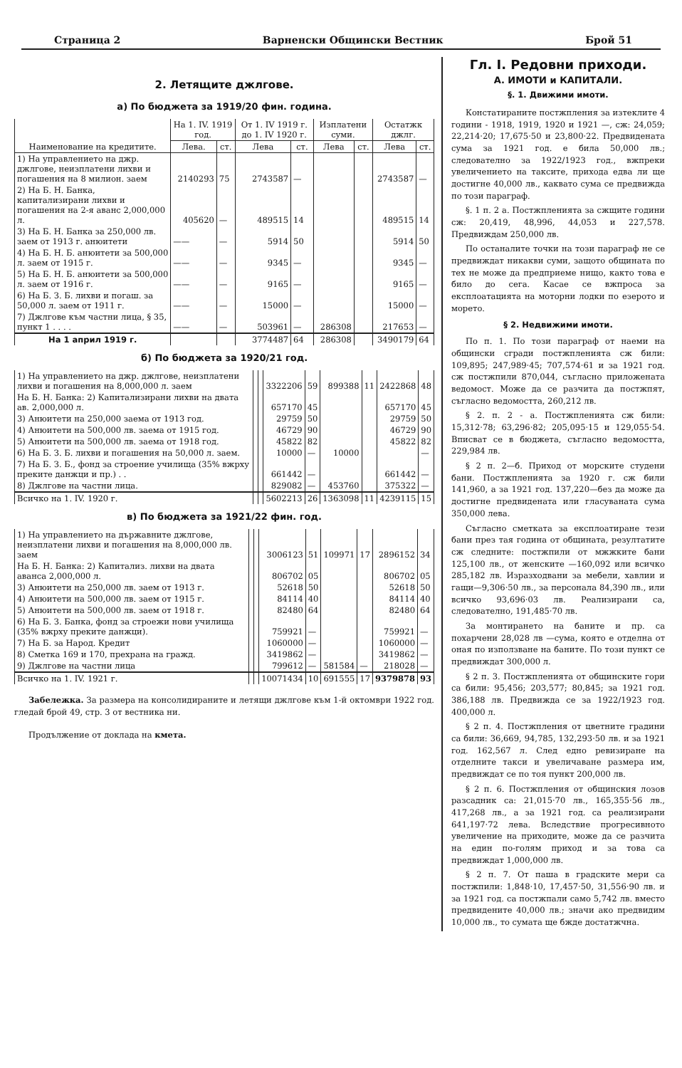Страница 2 Варненски Общински Вестник Брой 51
2. Летящите джлгове.
а) По бюджета за 1919/20 фин. година.
| Наименование на кредитите. | На 1. IV. 1919 год. | | От 1. IV 1919 г. до 1. IV 1920 г. | | Изплатени суми. | | Остатжк джлг. | |
| --- | --- | --- | --- | --- | --- | --- | --- | --- |
| | Лева. | ст. | Лева | ст. | Лева | ст. | Лева | ст. |
| 1) На управлението на джр. джлгове, неизплатени лихви и погашения на 8 милион. заем | 2140293 | 75 | 2743587 | — | | | 2743587 | — |
| 2) На Б. Н. Банка, капитализирани лихви и погашения на 2-я аванс 2,000,000 л. | 405620 | — | 489515 | 14 | | | 489515 | 14 |
| 3) На Б. Н. Банка за 250,000 лв. заем от 1913 г. анюитети | —— | — | 5914 | 50 | | | 5914 | 50 |
| 4) На Б. Н. Б. анюитети за 500,000 л. заем от 1915 г. | —— | — | 9345 | — | | | 9345 | — |
| 5) На Б. Н. Б. анюитети за 500,000 л. заем от 1916 г. | —— | — | 9165 | — | | | 9165 | — |
| 6) На Б. З. Б. лихви и погаш. за 50,000 л. заем от 1911 г. | —— | — | 15000 | — | | | 15000 | — |
| 7) Джлгове към частни лица, § 35, пункт 1 . . . . | —— | — | 503961 | — | 286308 | | 217653 | — |
| На 1 април 1919 г. | | | 3774487 | 64 | 286308 | | 3490179 | 64 |
б) По бюджета за 1920/21 год.
| 1) На управлението на джр. джлгове, неизплатени лихви и погашения на 8,000,000 л. заем | | | 3322206 | 59 | 899388 | 11 | 2422868 | 48 |
| На Б. Н. Банка: 2) Капитализирани лихви на двата ав. 2,000,000 л. | | | 657170 | 45 | | | 657170 | 45 |
| 3) Анюитети на 250,000 заема от 1913 год. | | | 29759 | 50 | | | 29759 | 50 |
| 4) Анюитети на 500,000 лв. заема от 1915 год. | | | 46729 | 90 | | | 46729 | 90 |
| 5) Анюитети на 500,000 лв. заема от 1918 год. | | | 45822 | 82 | | | 45822 | 82 |
| 6) На Б. З. Б. лихви и погашения на 50,000 л. заем. | | | 10000 | — | 10000 | | | — |
| 7) На Б. З. Б., фонд за строение училища (35% вжрху преките данжци и пр.) . . | | | 661442 | — | | | 661442 | — |
| 8) Джлгове на частни лица. | | | 829082 | — | 453760 | | 375322 | — |
| Всичко на 1. IV. 1920 г. | | | 5602213 | 26 | 1363098 | 11 | 4239115 | 15 |
в) По бюджета за 1921/22 фин. год.
| 1) На управлението на държавните джлгове, неизплатени лихви и погашения на 8,000,000 лв. заем | | | 3006123 | 51 | 109971 | 17 | 2896152 | 34 |
| На Б. Н. Банка: 2) Капитализ. лихви на двата аванса 2,000,000 л. | | | 806702 | 05 | | | 806702 | 05 |
| 3) Анюитети на 250,000 лв. заем от 1913 г. | | | 52618 | 50 | | | 52618 | 50 |
| 4) Анюитети на 500,000 лв. заем от 1915 г. | | | 84114 | 40 | | | 84114 | 40 |
| 5) Анюитети на 500,000 лв. заем от 1918 г. | | | 82480 | 64 | | | 82480 | 64 |
| 6) На Б. З. Банка, фонд за строежи нови училища (35% вжрху преките данжци). | | | 759921 | — | | | 759921 | — |
| 7) На Б. за Народ. Кредит | | | 1060000 | — | | | 1060000 | — |
| 8) Сметка 169 и 170, прехрана на гражд. | | | 3419862 | — | | | 3419862 | — |
| 9) Джлгове на частни лица | | | 799612 | — | 581584 | — | 218028 | — |
| Всичко на 1. IV. 1921 г. | | | 10071434 | 10 | 691555 | 17 | 9379878 | 93 |
Забележка. За размера на консолидираните и летящи джлгове към 1-й октомври 1922 год. гледай брой 49, стр. 3 от вестника ни.
Продължение от доклада на кмета.
Гл. I. Редовни приходи.
А. ИМОТИ и КАПИТАЛИ.
§. 1. Движими имоти.
Констатираните постжпления за изтеклите 4 години - 1918, 1919, 1920 и 1921 —, сж: 24,059; 22,214·20; 17,675·50 и 23,800·22. Предвидената сума за 1921 год. е била 50,000 лв.; следователно за 1922/1923 год., вжпреки увеличението на таксите, прихода едва ли ще достигне 40,000 лв., каквато сума се предвижда по този параграф.
§. 1 п. 2 а. Постжпленията за сжщите години сж: 20,419, 48,996, 44,053 и 227,578. Предвиждам 250,000 лв.
По останалите точки на този параграф не се предвиждат никакви суми, защото общината по тех не може да предприеме нищо, както това е било до сега. Касае се вжпроса за експлоатацията на моторни лодки по езерото и морето.
§ 2. Недвижими имоти.
По п. 1. По този параграф от наеми на общински сгради постжпленията сж били: 109,895; 247,989·45; 707,574·61 и за 1921 год. сж постжпили 870,044, съгласно приложената ведомост. Може да се разчита да постжпят, съгласно ведомостта, 260,212 лв.
§ 2. п. 2 - а. Постжпленията сж били: 15,312·78; 63,296·82; 205,095·15 и 129,055·54. Вписват се в бюджета, съгласно ведомостта, 229,984 лв.
§ 2 п. 2—б. Приход от морските студени бани. Постжпленията за 1920 г. сж били 141,960, а за 1921 год. 137,220—без да може да достигне предвидената или гласуваната сума 350,000 лева.
Съгласно сметката за експлоатиране тези бани през тая година от общината, резултатите сж следните: постжпили от мжжките бани 125,100 лв., от женските —160,092 или всичко 285,182 лв. Изразходвани за мебели, хавлии и гащи—9,306·50 лв., за персонала 84,390 лв., или всичко 93,696·03 лв. Реализирани са, следователно, 191,485·70 лв.
За монтирането на баните и пр. са похарчени 28,028 лв —сума, която е отделна от оная по използване на баните. По този пункт се предвиждат 300,000 л.
§ 2 п. 3. Постжпленията от общинските гори са били: 95,456; 203,577; 80,845; за 1921 год. 386,188 лв. Предвижда се за 1922/1923 год. 400,000 л.
§ 2 п. 4. Постжпления от цветните градини са били: 36,669, 94,785, 132,293·50 лв. и за 1921 год. 162,567 л. След едно ревизиране на отделните такси и увеличаване размера им, предвиждат се по тоя пункт 200,000 лв.
§ 2 п. 6. Постжпления от общинския лозов разсадник са: 21,015·70 лв., 165,355·56 лв., 417,268 лв., а за 1921 год. са реализирани 641,197·72 лева. Вследствие прогресивното увеличение на приходите, може да се разчита на един по-голям приход и за това са предвиждат 1,000,000 лв.
§ 2 п. 7. От паша в градските мери са постжпили: 1,848·10, 17,457·50, 31,556·90 лв. и за 1921 год. са постжпали само 5,742 лв. вместо предвидените 40,000 лв.; значи ако предвидим 10,000 лв., то сумата ще бжде достатжчна.